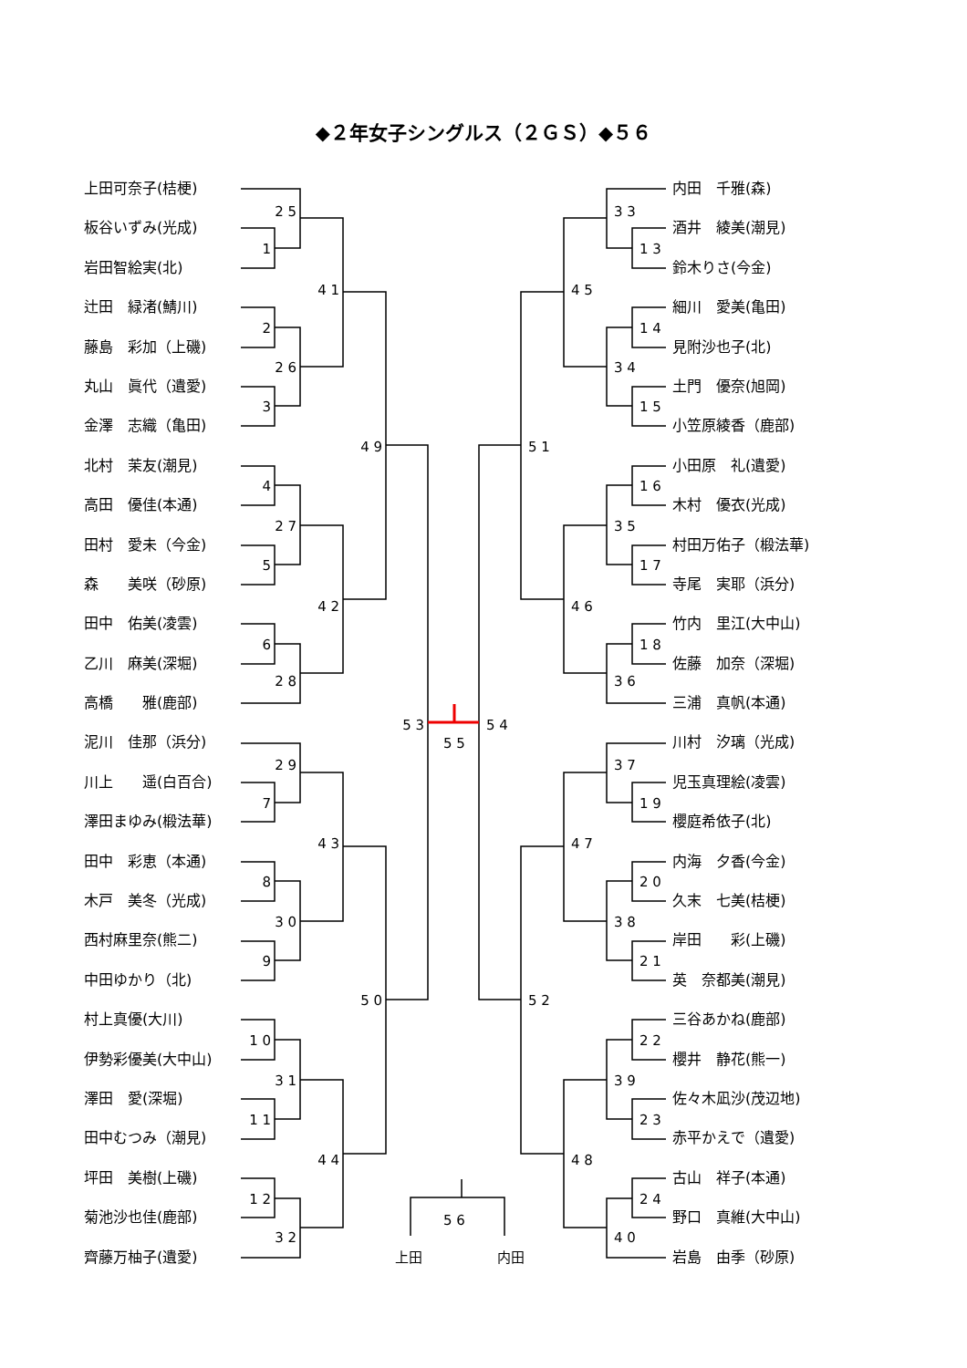1
2
3
4
5
6
7
8
9
1 0
1 1
1 2
2 5
2 6
2 7
2 8
2 9
3 0
3 1
3 2
4 1
4 2
4 3
4 4
4 9
5 0
5 3
1 3
1 4
1 5
1 6
1 7
1 8
1 9
2 0
2 1
2 2
2 3
2 4
3 3
3 4
3 5
3 6
3 7
3 8
3 9
4 0
4 5
4 6
4 7
4 8
5 1
5 2
5 4
5 5
5 6
上田
内田
◆２年女子シングルス（２ＧＳ）◆５６
上田可奈子(桔梗)
板谷いずみ(光成)
岩田智絵実(北)
辻田　緑渚(鯖川)
藤島　彩加（上磯)
丸山　眞代（遺愛)
金澤　志織（亀田)
北村　茉友(潮見)
高田　優佳(本通)
田村　愛未（今金)
森　　美咲（砂原)
田中　佑美(凌雲)
乙川　麻美(深堀)
高橋　　雅(鹿部)
泥川　佳那（浜分)
川上　　遥(白百合)
澤田まゆみ(椴法華)
田中　彩恵（本通)
木戸　美冬（光成)
西村麻里奈(熊二)
中田ゆかり（北)
村上真優(大川)
伊勢彩優美(大中山)
澤田　愛(深堀)
田中むつみ（潮見)
坪田　美樹(上磯)
菊池沙也佳(鹿部)
齊藤万柚子(遺愛)
内田　千雅(森)
酒井　綾美(潮見)
鈴木りさ(今金)
細川　愛美(亀田)
見附沙也子(北)
土門　優奈(旭岡)
小笠原綾香（鹿部)
小田原　礼(遺愛)
木村　優衣(光成)
村田万佑子（椴法華)
寺尾　実耶（浜分)
竹内　里江(大中山)
佐藤　加奈（深堀)
三浦　真帆(本通)
川村　汐璃（光成)
児玉真理絵(凌雲)
櫻庭希依子(北)
内海　夕香(今金)
久末　七美(桔梗)
岸田　　彩(上磯)
英　奈都美(潮見)
三谷あかね(鹿部)
櫻井　静花(熊一)
佐々木凪沙(茂辺地)
赤平かえで（遺愛)
古山　祥子(本通)
野口　真維(大中山)
岩島　由季（砂原)